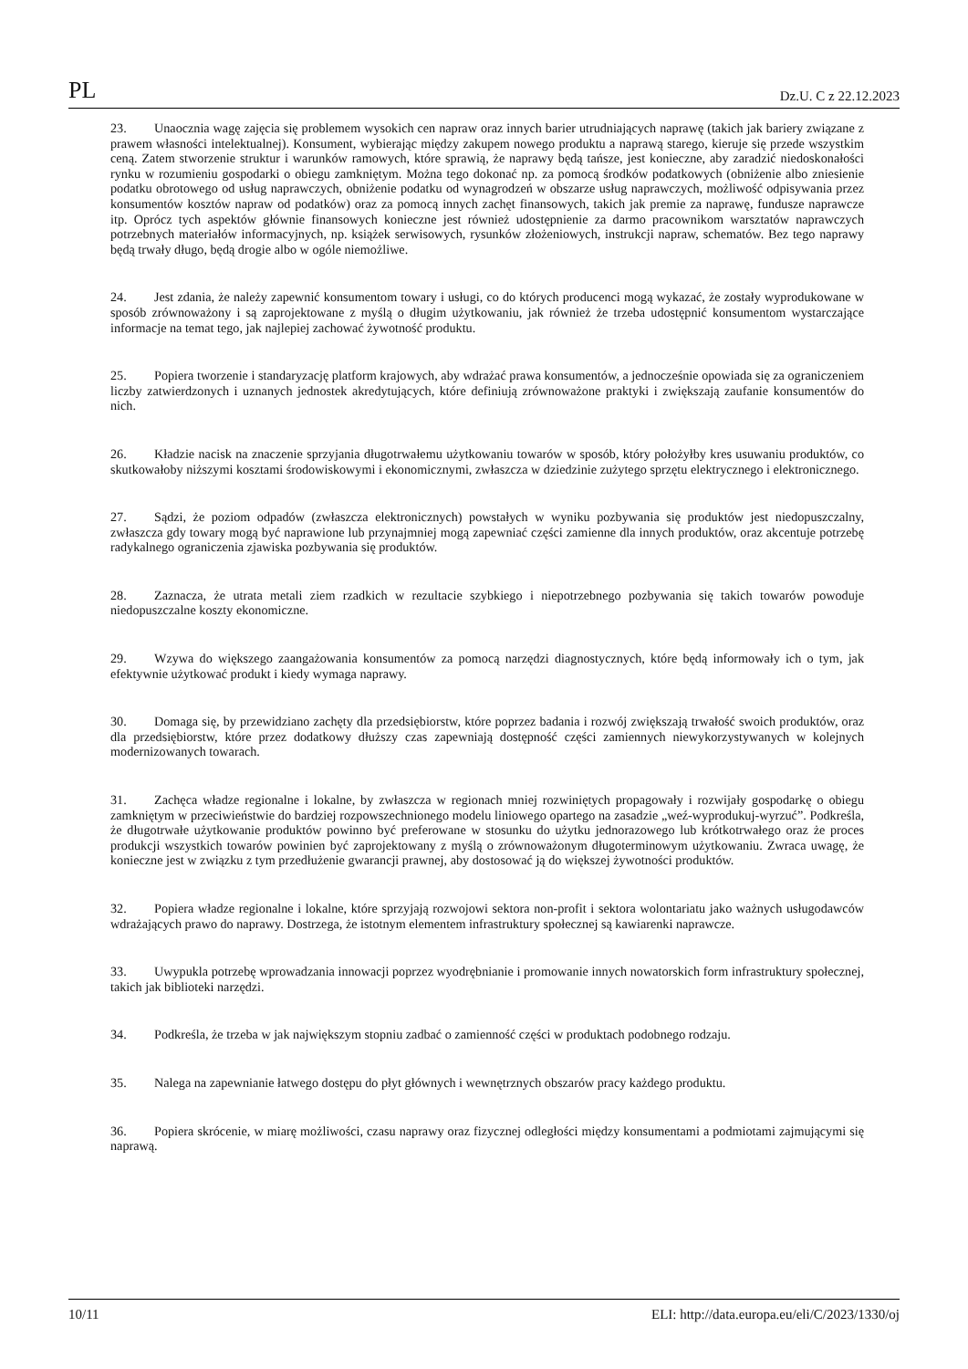PL Dz.U. C z 22.12.2023
23. Unaocznia wagę zajęcia się problemem wysokich cen napraw oraz innych barier utrudniających naprawę (takich jak bariery związane z prawem własności intelektualnej). Konsument, wybierając między zakupem nowego produktu a naprawą starego, kieruje się przede wszystkim ceną. Zatem stworzenie struktur i warunków ramowych, które sprawią, że naprawy będą tańsze, jest konieczne, aby zaradzić niedoskonałości rynku w rozumieniu gospodarki o obiegu zamkniętym. Można tego dokonać np. za pomocą środków podatkowych (obniżenie albo zniesienie podatku obrotowego od usług naprawczych, obniżenie podatku od wynagrodzeń w obszarze usług naprawczych, możliwość odpisywania przez konsumentów kosztów napraw od podatków) oraz za pomocą innych zachęt finansowych, takich jak premie za naprawę, fundusze naprawcze itp. Oprócz tych aspektów głównie finansowych konieczne jest również udostępnienie za darmo pracownikom warsztatów naprawczych potrzebnych materiałów informacyjnych, np. książek serwisowych, rysunków złożeniowych, instrukcji napraw, schematów. Bez tego naprawy będą trwały długo, będą drogie albo w ogóle niemożliwe.
24. Jest zdania, że należy zapewnić konsumentom towary i usługi, co do których producenci mogą wykazać, że zostały wyprodukowane w sposób zrównoważony i są zaprojektowane z myślą o długim użytkowaniu, jak również że trzeba udostępnić konsumentom wystarczające informacje na temat tego, jak najlepiej zachować żywotność produktu.
25. Popiera tworzenie i standaryzację platform krajowych, aby wdrażać prawa konsumentów, a jednocześnie opowiada się za ograniczeniem liczby zatwierdzonych i uznanych jednostek akredytujących, które definiują zrównoważone praktyki i zwiększają zaufanie konsumentów do nich.
26. Kładzie nacisk na znaczenie sprzyjania długotrwałemu użytkowaniu towarów w sposób, który położyłby kres usuwaniu produktów, co skutkowałoby niższymi kosztami środowiskowymi i ekonomicznymi, zwłaszcza w dziedzinie zużytego sprzętu elektrycznego i elektronicznego.
27. Sądzi, że poziom odpadów (zwłaszcza elektronicznych) powstałych w wyniku pozbywania się produktów jest niedopuszczalny, zwłaszcza gdy towary mogą być naprawione lub przynajmniej mogą zapewniać części zamienne dla innych produktów, oraz akcentuje potrzebę radykalnego ograniczenia zjawiska pozbywania się produktów.
28. Zaznacza, że utrata metali ziem rzadkich w rezultacie szybkiego i niepotrzebnego pozbywania się takich towarów powoduje niedopuszczalne koszty ekonomiczne.
29. Wzywa do większego zaangażowania konsumentów za pomocą narzędzi diagnostycznych, które będą informowały ich o tym, jak efektywnie użytkować produkt i kiedy wymaga naprawy.
30. Domaga się, by przewidziano zachęty dla przedsiębiorstw, które poprzez badania i rozwój zwiększają trwałość swoich produktów, oraz dla przedsiębiorstw, które przez dodatkowy dłuższy czas zapewniają dostępność części zamiennych niewykorzystywanych w kolejnych modernizowanych towarach.
31. Zachęca władze regionalne i lokalne, by zwłaszcza w regionach mniej rozwiniętych propagowały i rozwijały gospodarkę o obiegu zamkniętym w przeciwieństwie do bardziej rozpowszechnionego modelu liniowego opartego na zasadzie „weź-wyprodukuj-wyrzuć”. Podkreśla, że długotrwałe użytkowanie produktów powinno być preferowane w stosunku do użytku jednorazowego lub krótkotrwałego oraz że proces produkcji wszystkich towarów powinien być zaprojektowany z myślą o zrównoważonym długoterminowym użytkowaniu. Zwraca uwagę, że konieczne jest w związku z tym przedłużenie gwarancji prawnej, aby dostosować ją do większej żywotności produktów.
32. Popiera władze regionalne i lokalne, które sprzyjają rozwojowi sektora non-profit i sektora wolontariatu jako ważnych usługodawców wdrażających prawo do naprawy. Dostrzega, że istotnym elementem infrastruktury społecznej są kawiarenki naprawcze.
33. Uwypukla potrzebę wprowadzania innowacji poprzez wyodrębnianie i promowanie innych nowatorskich form infrastruktury społecznej, takich jak biblioteki narzędzi.
34. Podkreśla, że trzeba w jak największym stopniu zadbać o zamienność części w produktach podobnego rodzaju.
35. Nalega na zapewnianie łatwego dostępu do płyt głównych i wewnętrznych obszarów pracy każdego produktu.
36. Popiera skrócenie, w miarę możliwości, czasu naprawy oraz fizycznej odległości między konsumentami a podmiotami zajmującymi się naprawą.
10/11 ELI: http://data.europa.eu/eli/C/2023/1330/oj